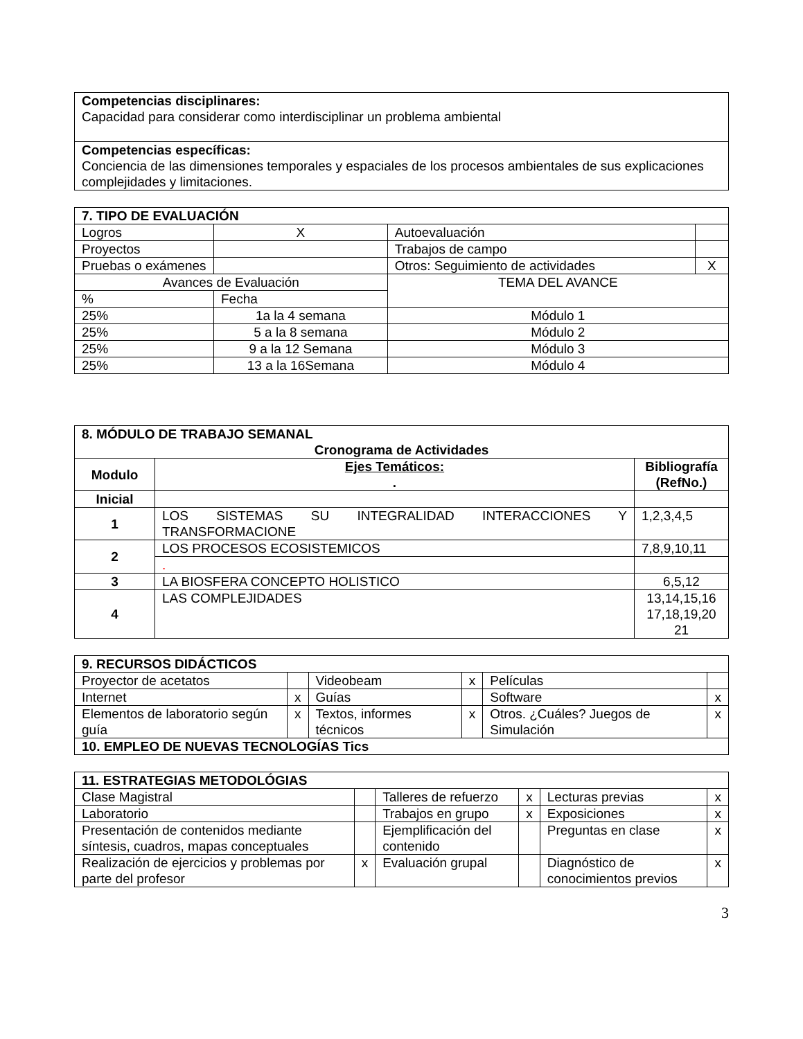| Competencias disciplinares: Capacidad para considerar como interdisciplinar un problema ambiental |
| Competencias específicas: Conciencia de las dimensiones temporales y espaciales de los procesos ambientales de sus explicaciones complejidades y limitaciones. |
| 7. TIPO DE EVALUACIÓN | | | | |
| --- | --- | --- | --- | --- |
| Logros | | X | Autoevaluación | |
| Proyectos | | | Trabajos de campo | |
| Pruebas o exámenes | | | Otros: Seguimiento de actividades | X |
| Avances de Evaluación | | | TEMA DEL AVANCE | |
| % | Fecha | | | |
| 25% | 1a la 4 semana | | Módulo 1 | |
| 25% | 5 a la 8 semana | | Módulo 2 | |
| 25% | 9 a la 12 Semana | | Módulo 3 | |
| 25% | 13 a la 16Semana | | Módulo 4 | |
| 8. MÓDULO DE TRABAJO SEMANAL Cronograma de Actividades | | |
| --- | --- | --- |
| Modulo | Ejes Temáticos: . | Bibliografía (RefNo.) |
| Inicial | | |
| 1 | LOS SISTEMAS SU INTEGRALIDAD INTERACCIONES Y TRANSFORMACIONE | 1,2,3,4,5 |
| 2 | LOS PROCESOS ECOSISTEMICOS | 7,8,9,10,11 |
| | . | |
| 3 | LA BIOSFERA CONCEPTO HOLISTICO | 6,5,12 |
| 4 | LAS COMPLEJIDADES | 13,14,15,16 17,18,19,20 21 |
| 9. RECURSOS DIDÁCTICOS | | | | | |
| --- | --- | --- | --- | --- | --- |
| Proyector de acetatos | | Videobeam | x | Películas | |
| Internet | x | Guías | | Software | x |
| Elementos de laboratorio según guía | x | Textos, informes técnicos | x | Otros. ¿Cuáles? Juegos de Simulación | x |
| 10. EMPLEO DE NUEVAS TECNOLOGÍAS Tics | | | | | |
| 11. ESTRATEGIAS METODOLÓGIAS | | | | | |
| --- | --- | --- | --- | --- | --- |
| Clase Magistral | | Talleres de refuerzo | x | Lecturas previas | x |
| Laboratorio | | Trabajos en grupo | x | Exposiciones | x |
| Presentación de contenidos mediante síntesis, cuadros, mapas conceptuales | | Ejemplificación del contenido | | Preguntas en clase | x |
| Realización de ejercicios y problemas por parte del profesor | x | Evaluación grupal | | Diagnóstico de conocimientos previos | x |
3